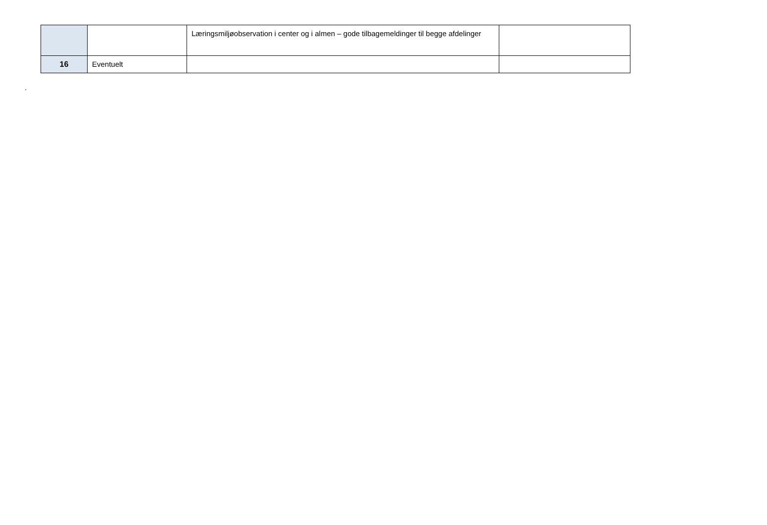| | | Læringsmiljøobservation i center og i almen – gode tilbagemeldinger til begge afdelinger | |
| 16 | Eventuelt | | |
.